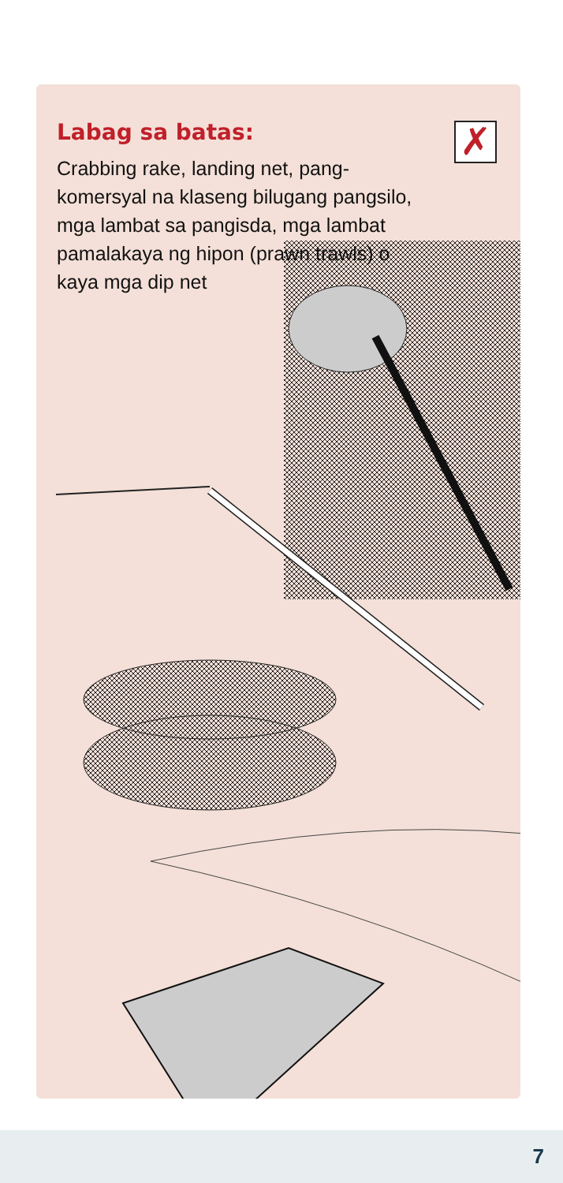Labag sa batas: ✗
Crabbing rake, landing net, pang-komersyal na klaseng bilugang pangsilo, mga lambat sa pangisda, mga lambat pamalakaya ng hipon (prawn trawls) o kaya mga dip net
7